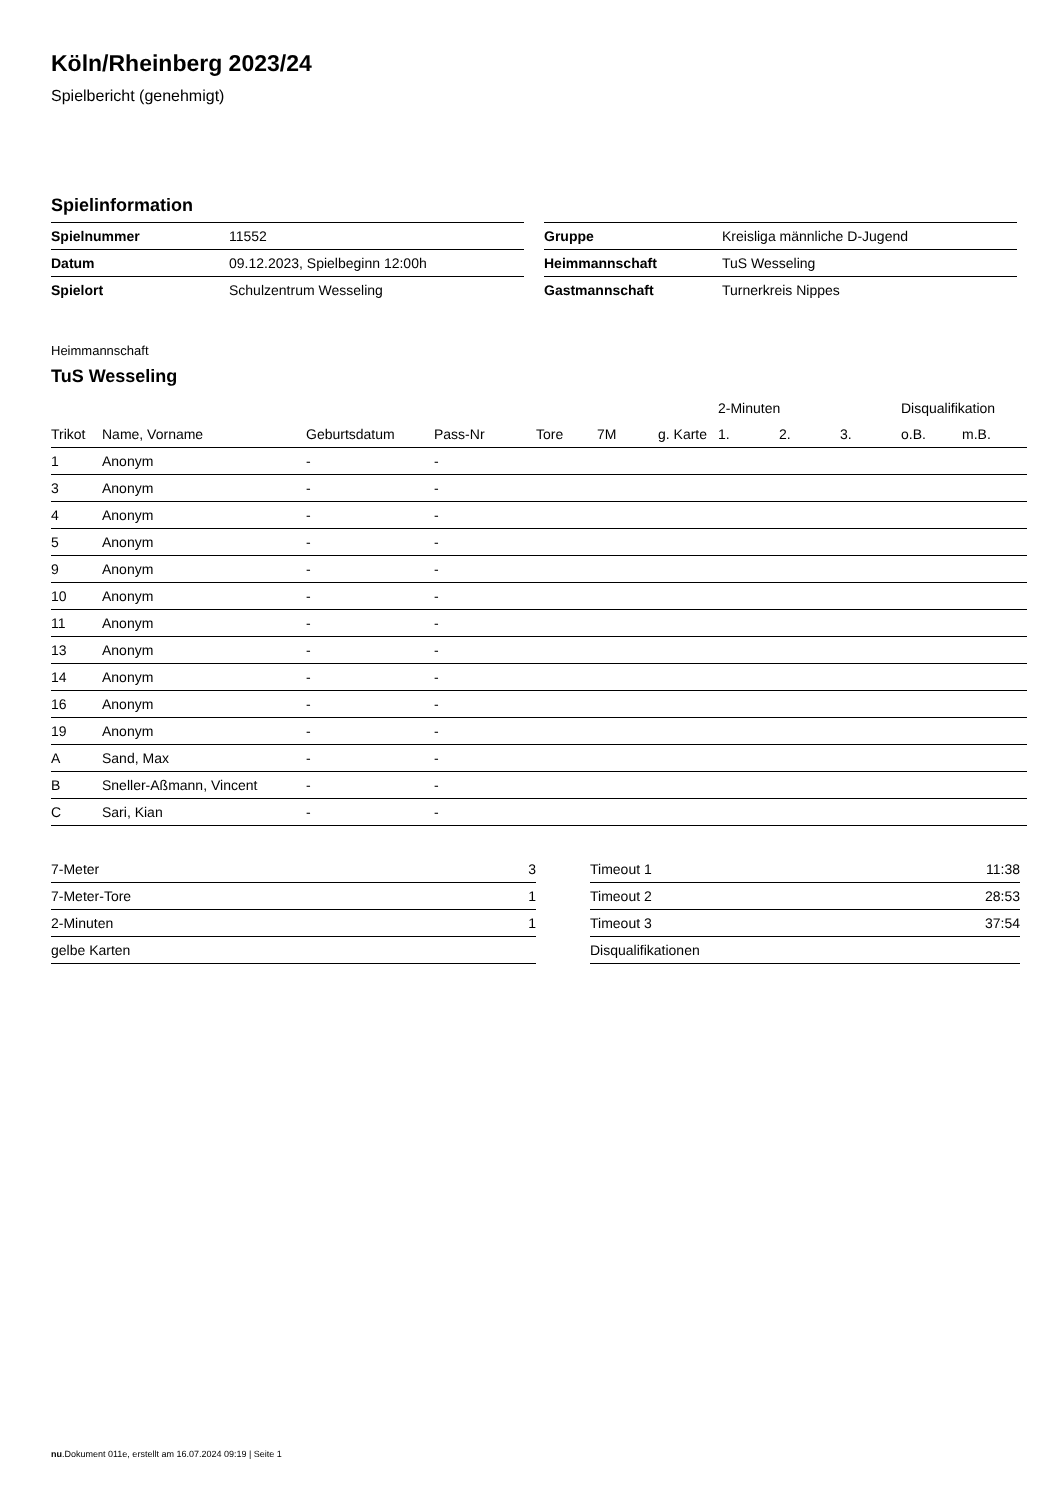Köln/Rheinberg 2023/24
Spielbericht (genehmigt)
Spielinformation
| Spielnummer | 11552 |
| Datum | 09.12.2023, Spielbeginn 12:00h |
| Spielort | Schulzentrum Wesseling |
| Gruppe | Kreisliga männliche D-Jugend |
| Heimmannschaft | TuS Wesseling |
| Gastmannschaft | Turnerkreis Nippes |
Heimmannschaft
TuS Wesseling
| | | | | | | | 2-Minuten | | | Disqualifikation | |
| --- | --- | --- | --- | --- | --- | --- | --- | --- | --- | --- | --- |
| Trikot | Name, Vorname | Geburtsdatum | Pass-Nr | Tore | 7M | g. Karte | 1. | 2. | 3. | o.B. | m.B. |
| 1 | Anonym | - | - | | | | | | | | |
| 3 | Anonym | - | - | | | | | | | | |
| 4 | Anonym | - | - | | | | | | | | |
| 5 | Anonym | - | - | | | | | | | | |
| 9 | Anonym | - | - | | | | | | | | |
| 10 | Anonym | - | - | | | | | | | | |
| 11 | Anonym | - | - | | | | | | | | |
| 13 | Anonym | - | - | | | | | | | | |
| 14 | Anonym | - | - | | | | | | | | |
| 16 | Anonym | - | - | | | | | | | | |
| 19 | Anonym | - | - | | | | | | | | |
| A | Sand, Max | - | - | | | | | | | | |
| B | Sneller-Aßmann, Vincent | - | - | | | | | | | | |
| C | Sari, Kian | - | - | | | | | | | | |
| 7-Meter | 3 |
| 7-Meter-Tore | 1 |
| 2-Minuten | 1 |
| gelbe Karten | |
| Timeout 1 | 11:38 |
| Timeout 2 | 28:53 |
| Timeout 3 | 37:54 |
| Disqualifikationen | |
nu.Dokument 011e, erstellt am 16.07.2024 09:19 | Seite 1